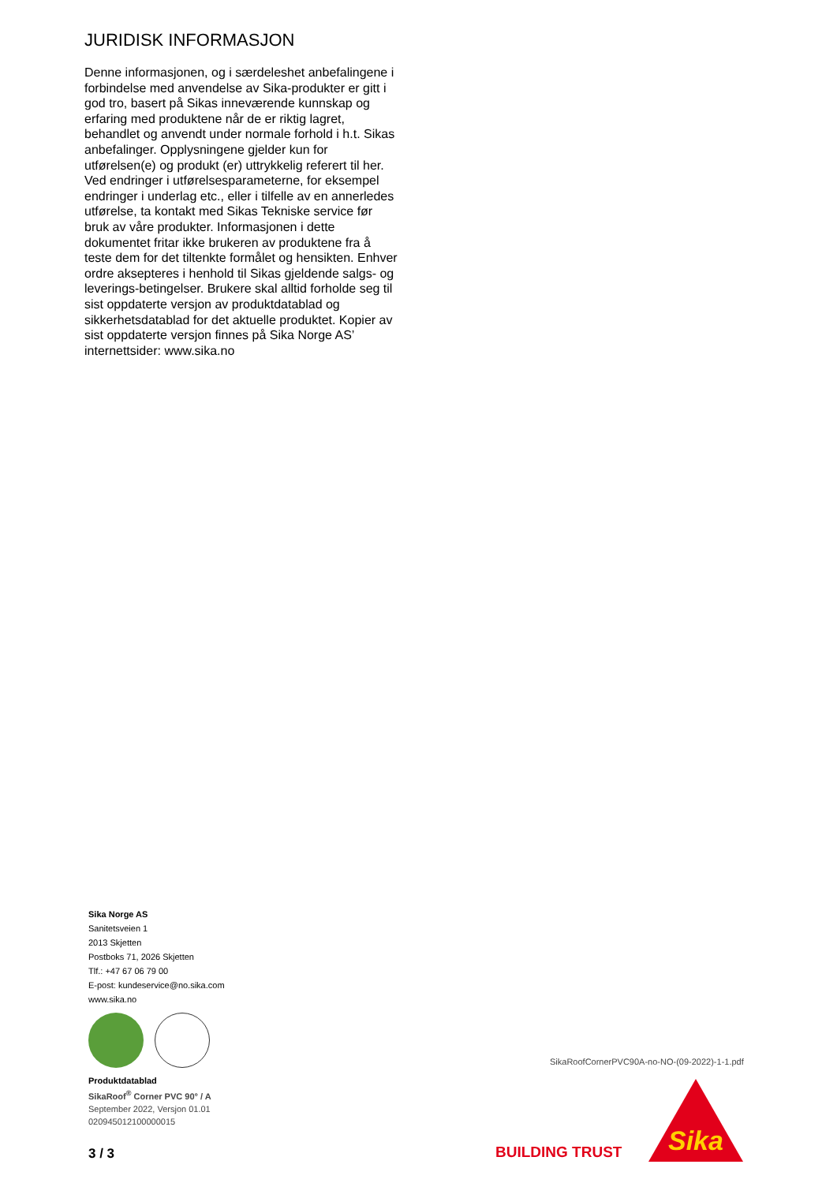JURIDISK INFORMASJON
Denne informasjonen, og i særdeleshet anbefalingene i forbindelse med anvendelse av Sika-produkter er gitt i god tro, basert på Sikas inneværende kunnskap og erfaring med produktene når de er riktig lagret, behandlet og anvendt under normale forhold i h.t. Sikas anbefalinger. Opplysningene gjelder kun for utførelsen(e) og produkt (er) uttrykkelig referert til her. Ved endringer i utførelsesparameterne, for eksempel endringer i underlag etc., eller i tilfelle av en annerledes utførelse, ta kontakt med Sikas Tekniske service før bruk av våre produkter. Informasjonen i dette dokumentet fritar ikke brukeren av produktene fra å teste dem for det tiltenkte formålet og hensikten. Enhver ordre aksepteres i henhold til Sikas gjeldende salgs- og leverings-betingelser. Brukere skal alltid forholde seg til sist oppdaterte versjon av produktdatablad og sikkerhetsdatablad for det aktuelle produktet. Kopier av sist oppdaterte versjon finnes på Sika Norge AS’ internettsider: www.sika.no
Sika Norge AS
Sanitetsveien 1
2013 Skjetten
Postboks 71, 2026 Skjetten
Tlf.: +47 67 06 79 00
E-post: kundeservice@no.sika.com
www.sika.no
Produktdatablad
SikaRoof<sup>®</sup> Corner PVC 90° / A
September 2022, Versjon 01.01
020945012100000015
3 / 3
SikaRoofCornerPVC90A-no-NO-(09-2022)-1-1.pdf
BUILDING TRUST
Sika